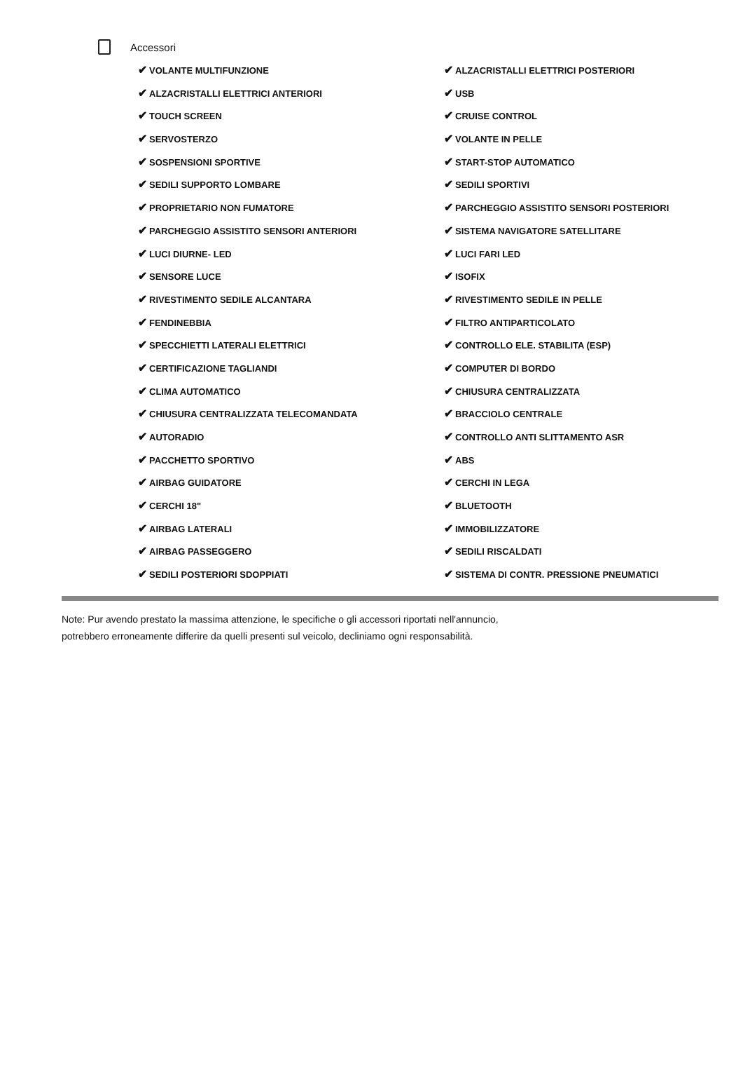Accessori
✔ VOLANTE MULTIFUNZIONE
✔ ALZACRISTALLI ELETTRICI POSTERIORI
✔ ALZACRISTALLI ELETTRICI ANTERIORI
✔ USB
✔ TOUCH SCREEN
✔ CRUISE CONTROL
✔ SERVOSTERZO
✔ VOLANTE IN PELLE
✔ SOSPENSIONI SPORTIVE
✔ START-STOP AUTOMATICO
✔ SEDILI SUPPORTO LOMBARE
✔ SEDILI SPORTIVI
✔ PROPRIETARIO NON FUMATORE
✔ PARCHEGGIO ASSISTITO SENSORI POSTERIORI
✔ PARCHEGGIO ASSISTITO SENSORI ANTERIORI
✔ SISTEMA NAVIGATORE SATELLITARE
✔ LUCI DIURNE- LED
✔ LUCI FARI LED
✔ SENSORE LUCE
✔ ISOFIX
✔ RIVESTIMENTO SEDILE ALCANTARA
✔ RIVESTIMENTO SEDILE IN PELLE
✔ FENDINEBBIA
✔ FILTRO ANTIPARTICOLATO
✔ SPECCHIETTI LATERALI ELETTRICI
✔ CONTROLLO ELE. STABILITA (ESP)
✔ CERTIFICAZIONE TAGLIANDI
✔ COMPUTER DI BORDO
✔ CLIMA AUTOMATICO
✔ CHIUSURA CENTRALIZZATA
✔ CHIUSURA CENTRALIZZATA TELECOMANDATA
✔ BRACCIOLO CENTRALE
✔ AUTORADIO
✔ CONTROLLO ANTI SLITTAMENTO ASR
✔ PACCHETTO SPORTIVO
✔ ABS
✔ AIRBAG GUIDATORE
✔ CERCHI IN LEGA
✔ CERCHI 18"
✔ BLUETOOTH
✔ AIRBAG LATERALI
✔ IMMOBILIZZATORE
✔ AIRBAG PASSEGGERO
✔ SEDILI RISCALDATI
✔ SEDILI POSTERIORI SDOPPIATI
✔ SISTEMA DI CONTR. PRESSIONE PNEUMATICI
Note: Pur avendo prestato la massima attenzione, le specifiche o gli accessori riportati nell'annuncio,
potrebbero erroneamente differire da quelli presenti sul veicolo, decliniamo ogni responsabilità.